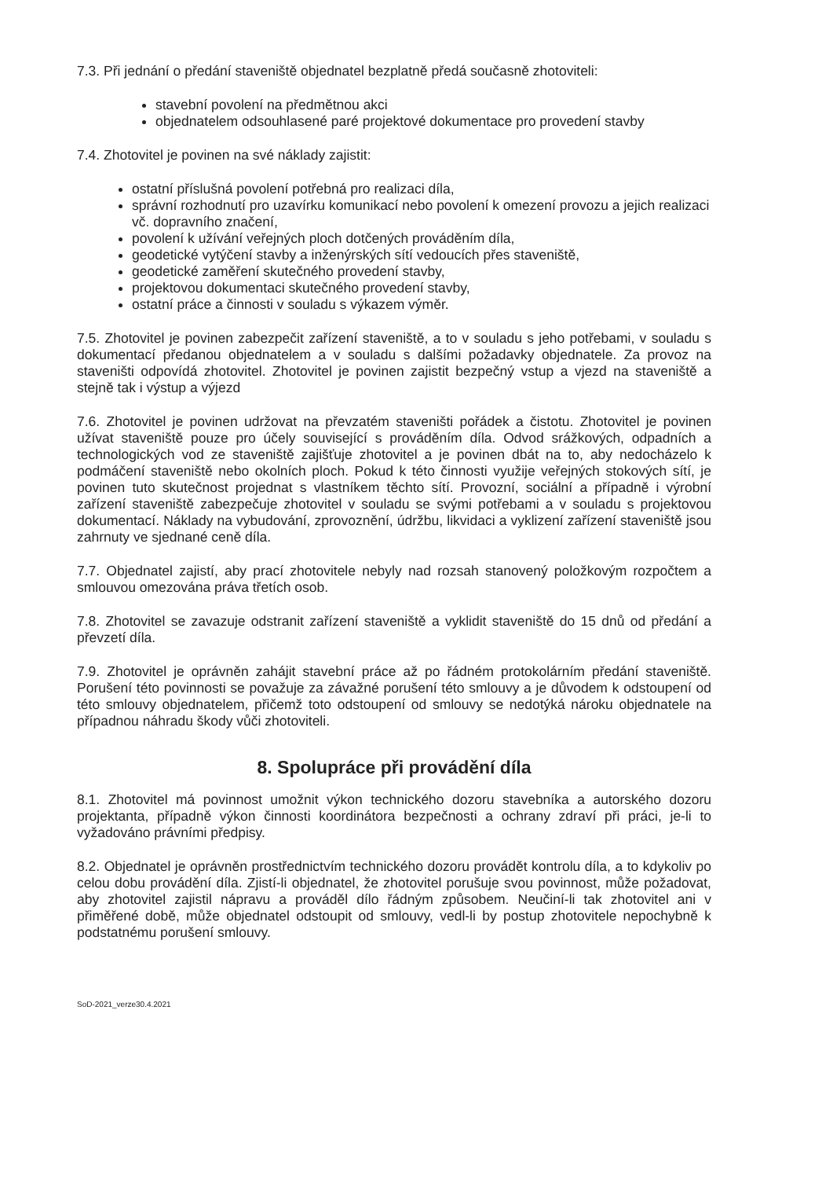7.3. Při jednání o předání staveniště objednatel bezplatně předá současně zhotoviteli:
stavební povolení na předmětnou akci
objednatelem odsouhlasené paré projektové dokumentace pro provedení stavby
7.4. Zhotovitel je povinen na své náklady zajistit:
ostatní příslušná povolení potřebná pro realizaci díla,
správní rozhodnutí pro uzavírku komunikací nebo povolení k omezení provozu a jejich realizaci vč. dopravního značení,
povolení k užívání veřejných ploch dotčených prováděním díla,
geodetické vytýčení stavby a inženýrských sítí vedoucích přes staveniště,
geodetické zaměření skutečného provedení stavby,
projektovou dokumentaci skutečného provedení stavby,
ostatní práce a činnosti v souladu s výkazem výměr.
7.5. Zhotovitel je povinen zabezpečit zařízení staveniště, a to v souladu s jeho potřebami, v souladu s dokumentací předanou objednatelem a v souladu s dalšími požadavky objednatele. Za provoz na staveništi odpovídá zhotovitel. Zhotovitel je povinen zajistit bezpečný vstup a vjezd na staveniště a stejně tak i výstup a výjezd
7.6. Zhotovitel je povinen udržovat na převzatém staveništi pořádek a čistotu. Zhotovitel je povinen užívat staveniště pouze pro účely související s prováděním díla. Odvod srážkových, odpadních a technologických vod ze staveniště zajišťuje zhotovitel a je povinen dbát na to, aby nedocházelo k podmáčení staveniště nebo okolních ploch. Pokud k této činnosti využije veřejných stokových sítí, je povinen tuto skutečnost projednat s vlastníkem těchto sítí. Provozní, sociální a případně i výrobní zařízení staveniště zabezpečuje zhotovitel v souladu se svými potřebami a v souladu s projektovou dokumentací. Náklady na vybudování, zprovoznění, údržbu, likvidaci a vyklizení zařízení staveniště jsou zahrnuty ve sjednané ceně díla.
7.7. Objednatel zajistí, aby prací zhotovitele nebyly nad rozsah stanovený položkovým rozpočtem a smlouvou omezována práva třetích osob.
7.8. Zhotovitel se zavazuje odstranit zařízení staveniště a vyklidit staveniště do 15 dnů od předání a převzetí díla.
7.9. Zhotovitel je oprávněn zahájit stavební práce až po řádném protokolárním předání staveniště. Porušení této povinnosti se považuje za závažné porušení této smlouvy a je důvodem k odstoupení od této smlouvy objednatelem, přičemž toto odstoupení od smlouvy se nedotýká nároku objednatele na případnou náhradu škody vůči zhotoviteli.
8. Spolupráce při provádění díla
8.1. Zhotovitel má povinnost umožnit výkon technického dozoru stavebníka a autorského dozoru projektanta, případně výkon činnosti koordinátora bezpečnosti a ochrany zdraví při práci, je-li to vyžadováno právními předpisy.
8.2. Objednatel je oprávněn prostřednictvím technického dozoru provádět kontrolu díla, a to kdykoliv po celou dobu provádění díla. Zjistí-li objednatel, že zhotovitel porušuje svou povinnost, může požadovat, aby zhotovitel zajistil nápravu a prováděl dílo řádným způsobem. Neučiní-li tak zhotovitel ani v přiměřené době, může objednatel odstoupit od smlouvy, vedl-li by postup zhotovitele nepochybně k podstatnému porušení smlouvy.
SoD-2021_verze30.4.2021